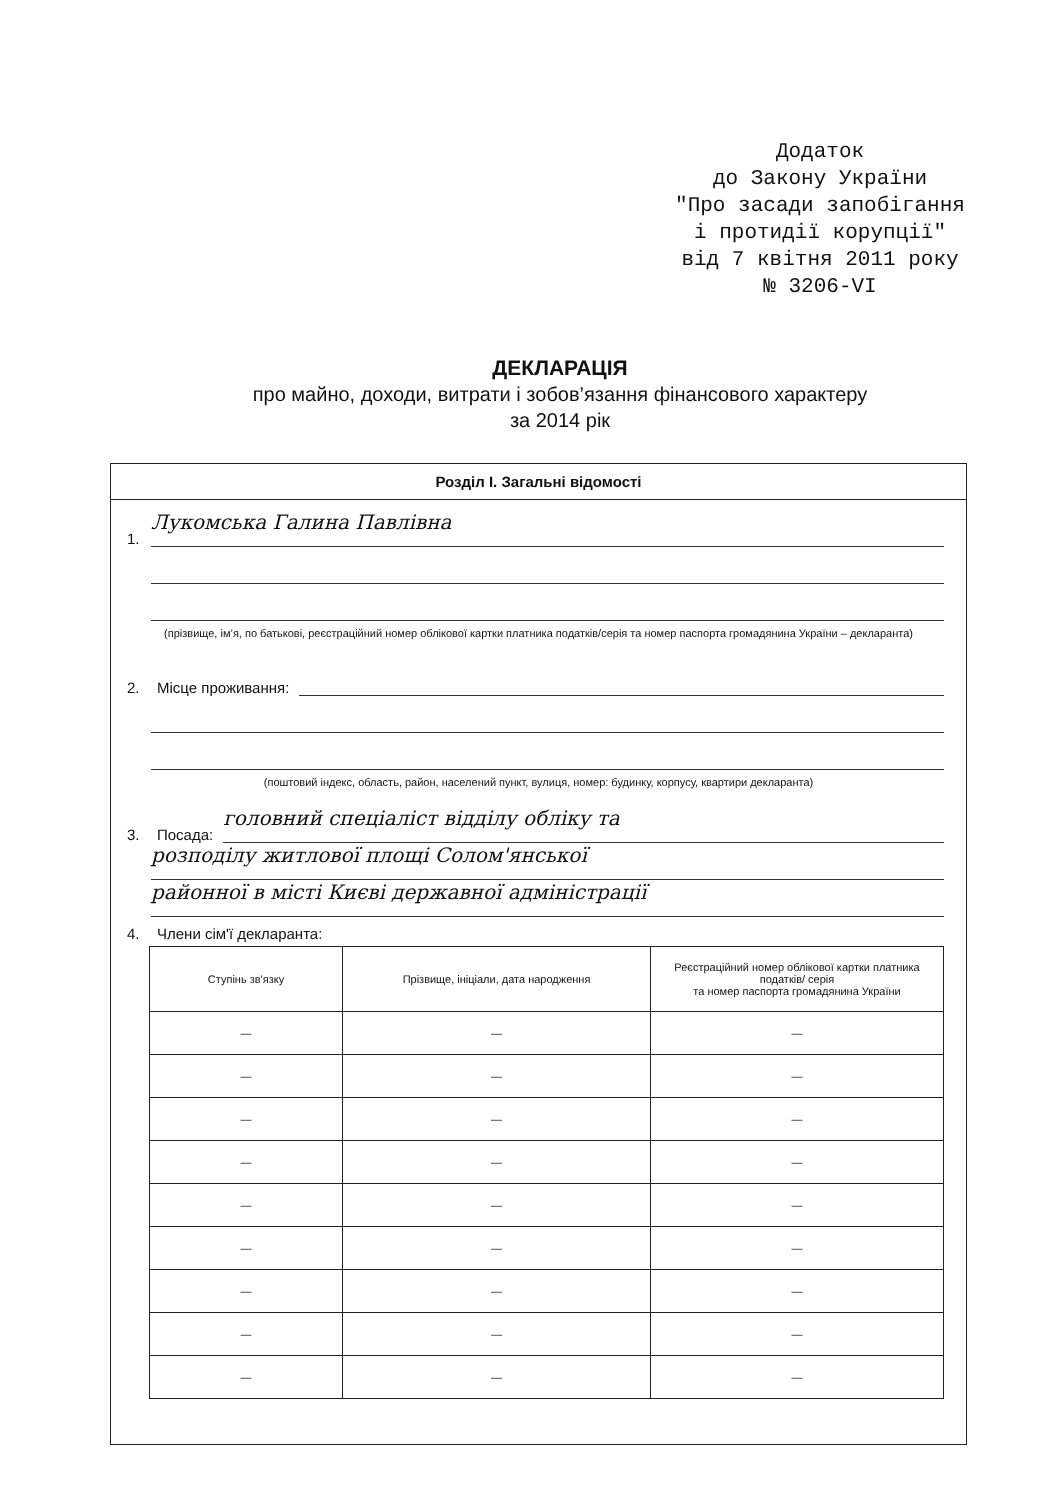Додаток
до Закону України
"Про засади запобігання
і протидії корупції"
від 7 квітня 2011 року
№ 3206-VI
ДЕКЛАРАЦІЯ
про майно, доходи, витрати і зобов’язання фінансового характеру
за 2014 рік
Розділ І. Загальні відомості
1.
Лукомська Галина Павлівна
(прізвище, ім’я, по батькові, реєстраційний номер облікової картки платника податків/серія та номер паспорта громадянина України – декларанта)
2. Місце проживання:
(поштовий індекс, область, район, населений пункт, вулиця, номер: будинку, корпусу, квартири декларанта)
3. Посада:
головний спеціаліст відділу обліку та
розподілу житлової площі Солом'янської
районної в місті Києві державної адміністрації
4. Члени сім'ї декларанта:
| Ступінь зв'язку | Прізвище, ініціали, дата народження | Реєстраційний номер облікової картки платника податків/ серія та номер паспорта громадянина України |
| --- | --- | --- |
| — | — | — |
| — | — | — |
| — | — | — |
| — | — | — |
| — | — | — |
| — | — | — |
| — | — | — |
| — | — | — |
| — | — | — |